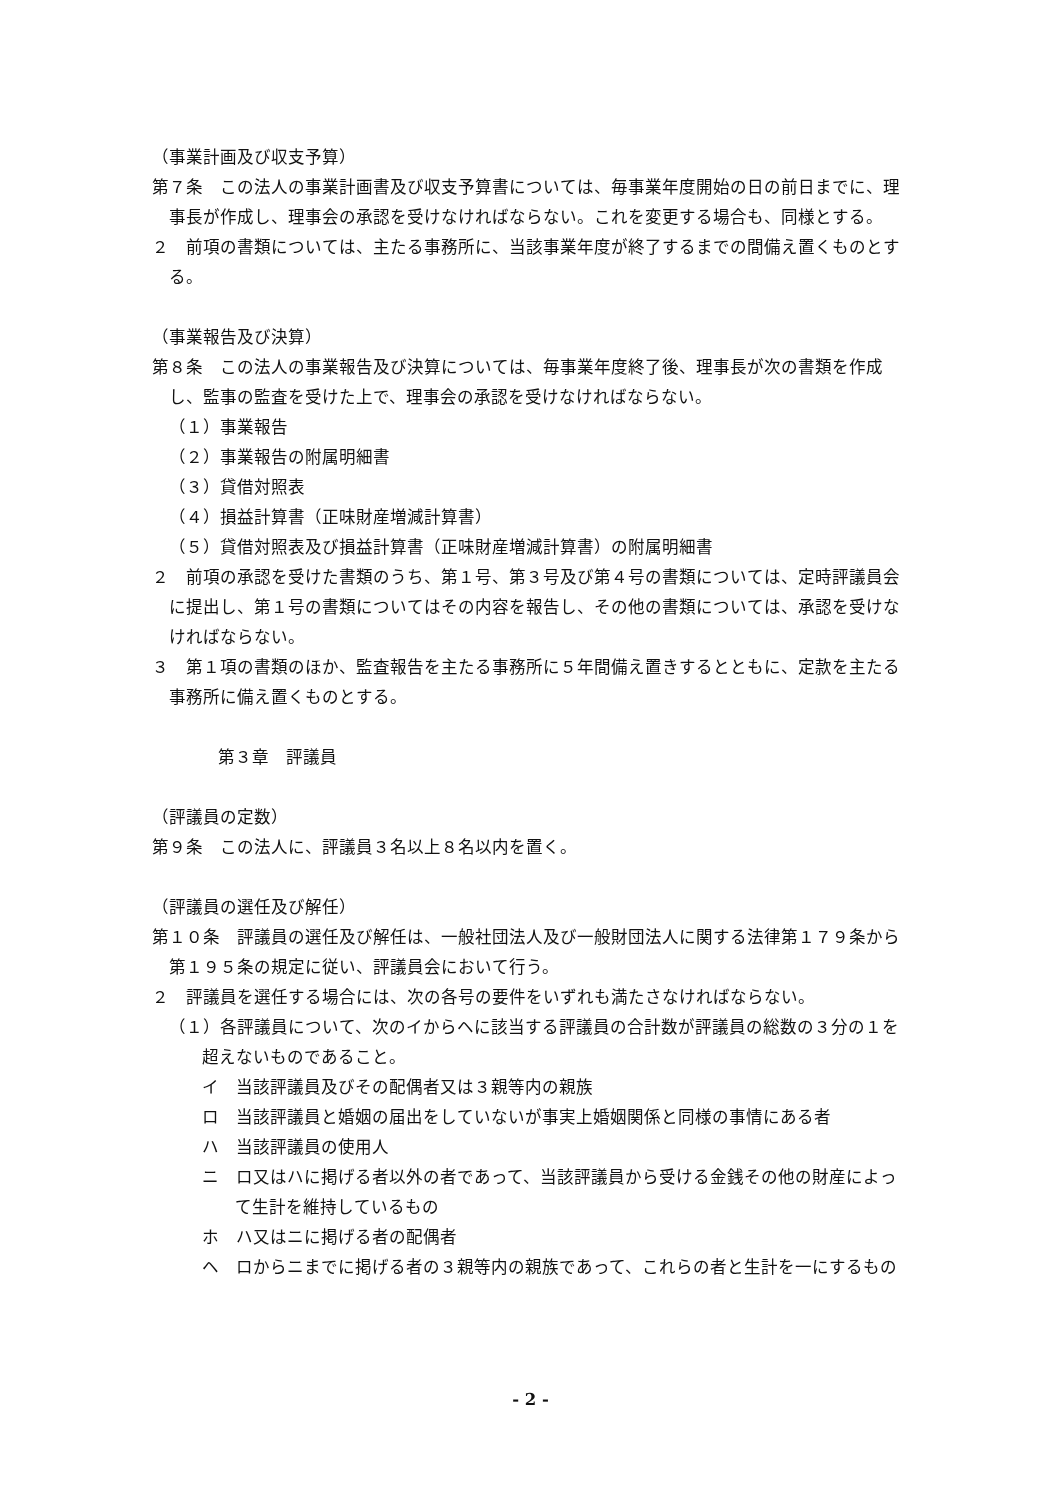（事業計画及び収支予算）
第７条　この法人の事業計画書及び収支予算書については、毎事業年度開始の日の前日までに、理事長が作成し、理事会の承認を受けなければならない。これを変更する場合も、同様とする。
２　前項の書類については、主たる事務所に、当該事業年度が終了するまでの間備え置くものとする。
（事業報告及び決算）
第８条　この法人の事業報告及び決算については、毎事業年度終了後、理事長が次の書類を作成し、監事の監査を受けた上で、理事会の承認を受けなければならない。
（１）事業報告
（２）事業報告の附属明細書
（３）貸借対照表
（４）損益計算書（正味財産増減計算書）
（５）貸借対照表及び損益計算書（正味財産増減計算書）の附属明細書
２　前項の承認を受けた書類のうち、第１号、第３号及び第４号の書類については、定時評議員会に提出し、第１号の書類についてはその内容を報告し、その他の書類については、承認を受けなければならない。
３　第１項の書類のほか、監査報告を主たる事務所に５年間備え置きするとともに、定款を主たる事務所に備え置くものとする。
第３章　評議員
（評議員の定数）
第９条　この法人に、評議員３名以上８名以内を置く。
（評議員の選任及び解任）
第１０条　評議員の選任及び解任は、一般社団法人及び一般財団法人に関する法律第１７９条から第１９５条の規定に従い、評議員会において行う。
２　評議員を選任する場合には、次の各号の要件をいずれも満たさなければならない。
（１）各評議員について、次のイからヘに該当する評議員の合計数が評議員の総数の３分の１を超えないものであること。
イ　当該評議員及びその配偶者又は３親等内の親族
ロ　当該評議員と婚姻の届出をしていないが事実上婚姻関係と同様の事情にある者
ハ　当該評議員の使用人
ニ　ロ又はハに掲げる者以外の者であって、当該評議員から受ける金銭その他の財産によって生計を維持しているもの
ホ　ハ又はニに掲げる者の配偶者
ヘ　ロからニまでに掲げる者の３親等内の親族であって、これらの者と生計を一にするもの
- 2 -